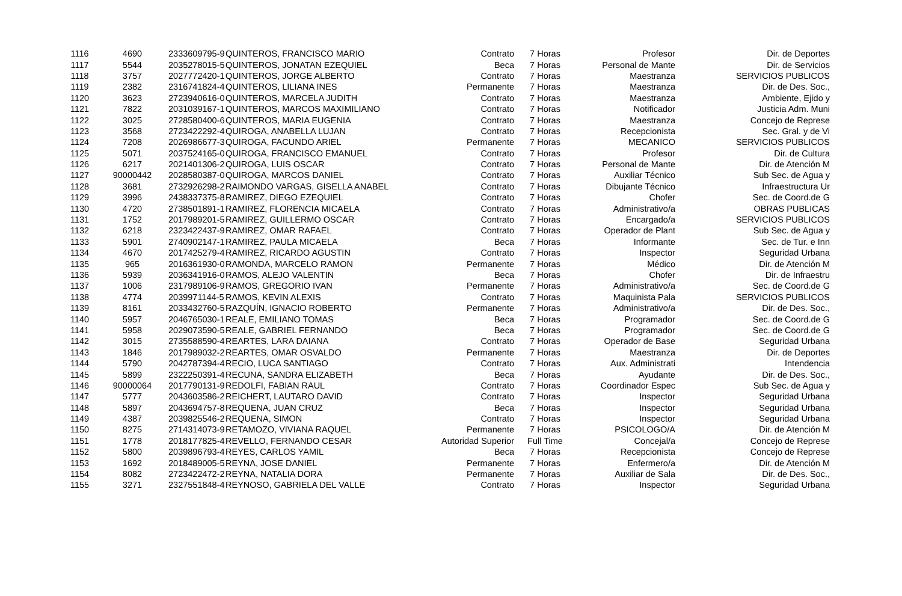| 1116 | 4690 | 2333609795-9 | QUINTEROS, FRANCISCO MARIO | Contrato | 7 Horas | Profesor | Dir. de Deportes |
| 1117 | 5544 | 2035278015-5 | QUINTEROS, JONATAN EZEQUIEL | Beca | 7 Horas | Personal de Mante | Dir. de Servicios |
| 1118 | 3757 | 2027772420-1 | QUINTEROS, JORGE ALBERTO | Contrato | 7 Horas | Maestranza | SERVICIOS PUBLICOS |
| 1119 | 2382 | 2316741824-4 | QUINTEROS, LILIANA INES | Permanente | 7 Horas | Maestranza | Dir. de Des. Soc., |
| 1120 | 3623 | 2723940616-0 | QUINTEROS, MARCELA JUDITH | Contrato | 7 Horas | Maestranza | Ambiente, Ejido y |
| 1121 | 7822 | 2031039167-1 | QUINTEROS, MARCOS MAXIMILIANO | Contrato | 7 Horas | Notificador | Justicia Adm. Muni |
| 1122 | 3025 | 2728580400-6 | QUINTEROS, MARIA EUGENIA | Contrato | 7 Horas | Maestranza | Concejo de Represe |
| 1123 | 3568 | 2723422292-4 | QUIROGA, ANABELLA LUJAN | Contrato | 7 Horas | Recepcionista | Sec. Gral. y de Vi |
| 1124 | 7208 | 2026986677-3 | QUIROGA, FACUNDO ARIEL | Permanente | 7 Horas | MECANICO | SERVICIOS PUBLICOS |
| 1125 | 5071 | 2037524165-0 | QUIROGA, FRANCISCO EMANUEL | Contrato | 7 Horas | Profesor | Dir. de Cultura |
| 1126 | 6217 | 2021401306-2 | QUIROGA, LUIS OSCAR | Contrato | 7 Horas | Personal de Mante | Dir. de Atención M |
| 1127 | 90000442 | 2028580387-0 | QUIROGA, MARCOS DANIEL | Contrato | 7 Horas | Auxiliar Técnico | Sub Sec. de Agua y |
| 1128 | 3681 | 2732926298-2 | RAIMONDO VARGAS, GISELLA ANABEL | Contrato | 7 Horas | Dibujante Técnico | Infraestructura Ur |
| 1129 | 3996 | 2438337375-8 | RAMIREZ, DIEGO EZEQUIEL | Contrato | 7 Horas | Chofer | Sec. de Coord.de G |
| 1130 | 4720 | 2738501891-1 | RAMIREZ, FLORENCIA MICAELA | Contrato | 7 Horas | Administrativo/a | OBRAS PUBLICAS |
| 1131 | 1752 | 2017989201-5 | RAMIREZ, GUILLERMO OSCAR | Contrato | 7 Horas | Encargado/a | SERVICIOS PUBLICOS |
| 1132 | 6218 | 2323422437-9 | RAMIREZ, OMAR RAFAEL | Contrato | 7 Horas | Operador de Plant | Sub Sec. de Agua y |
| 1133 | 5901 | 2740902147-1 | RAMIREZ, PAULA MICAELA | Beca | 7 Horas | Informante | Sec. de Tur. e Inn |
| 1134 | 4670 | 2017425279-4 | RAMIREZ, RICARDO AGUSTIN | Contrato | 7 Horas | Inspector | Seguridad Urbana |
| 1135 | 965 | 2016361930-0 | RAMONDA, MARCELO RAMON | Permanente | 7 Horas | Médico | Dir. de Atención M |
| 1136 | 5939 | 2036341916-0 | RAMOS, ALEJO VALENTIN | Beca | 7 Horas | Chofer | Dir. de Infraestru |
| 1137 | 1006 | 2317989106-9 | RAMOS, GREGORIO IVAN | Permanente | 7 Horas | Administrativo/a | Sec. de Coord.de G |
| 1138 | 4774 | 2039971144-5 | RAMOS, KEVIN ALEXIS | Contrato | 7 Horas | Maquinista Pala | SERVICIOS PUBLICOS |
| 1139 | 8161 | 2033432760-5 | RAZQUÍN, IGNACIO ROBERTO | Permanente | 7 Horas | Administrativo/a | Dir. de Des. Soc., |
| 1140 | 5957 | 2046765030-1 | REALE, EMILIANO TOMAS | Beca | 7 Horas | Programador | Sec. de Coord.de G |
| 1141 | 5958 | 2029073590-5 | REALE, GABRIEL FERNANDO | Beca | 7 Horas | Programador | Sec. de Coord.de G |
| 1142 | 3015 | 2735588590-4 | REARTES, LARA DAIANA | Contrato | 7 Horas | Operador de Base | Seguridad Urbana |
| 1143 | 1846 | 2017989032-2 | REARTES, OMAR OSVALDO | Permanente | 7 Horas | Maestranza | Dir. de Deportes |
| 1144 | 5790 | 2042787394-4 | RECIO, LUCA SANTIAGO | Contrato | 7 Horas | Aux. Administrati | Intendencia |
| 1145 | 5899 | 2322250391-4 | RECUNA, SANDRA ELIZABETH | Beca | 7 Horas | Ayudante | Dir. de Des. Soc., |
| 1146 | 90000064 | 2017790131-9 | REDOLFI, FABIAN RAUL | Contrato | 7 Horas | Coordinador Espec | Sub Sec. de Agua y |
| 1147 | 5777 | 2043603586-2 | REICHERT, LAUTARO DAVID | Contrato | 7 Horas | Inspector | Seguridad Urbana |
| 1148 | 5897 | 2043694757-8 | REQUENA, JUAN CRUZ | Beca | 7 Horas | Inspector | Seguridad Urbana |
| 1149 | 4387 | 2039825546-2 | REQUENA, SIMON | Contrato | 7 Horas | Inspector | Seguridad Urbana |
| 1150 | 8275 | 2714314073-9 | RETAMOZO, VIVIANA RAQUEL | Permanente | 7 Horas | PSICOLOGO/A | Dir. de Atención M |
| 1151 | 1778 | 2018177825-4 | REVELLO, FERNANDO CESAR | Autoridad Superior | Full Time | Concejal/a | Concejo de Represe |
| 1152 | 5800 | 2039896793-4 | REYES, CARLOS YAMIL | Beca | 7 Horas | Recepcionista | Concejo de Represe |
| 1153 | 1692 | 2018489005-5 | REYNA, JOSE DANIEL | Permanente | 7 Horas | Enfermero/a | Dir. de Atención M |
| 1154 | 8082 | 2723422472-2 | REYNA, NATALIA DORA | Permanente | 7 Horas | Auxiliar de Sala | Dir. de Des. Soc., |
| 1155 | 3271 | 2327551848-4 | REYNOSO, GABRIELA DEL VALLE | Contrato | 7 Horas | Inspector | Seguridad Urbana |